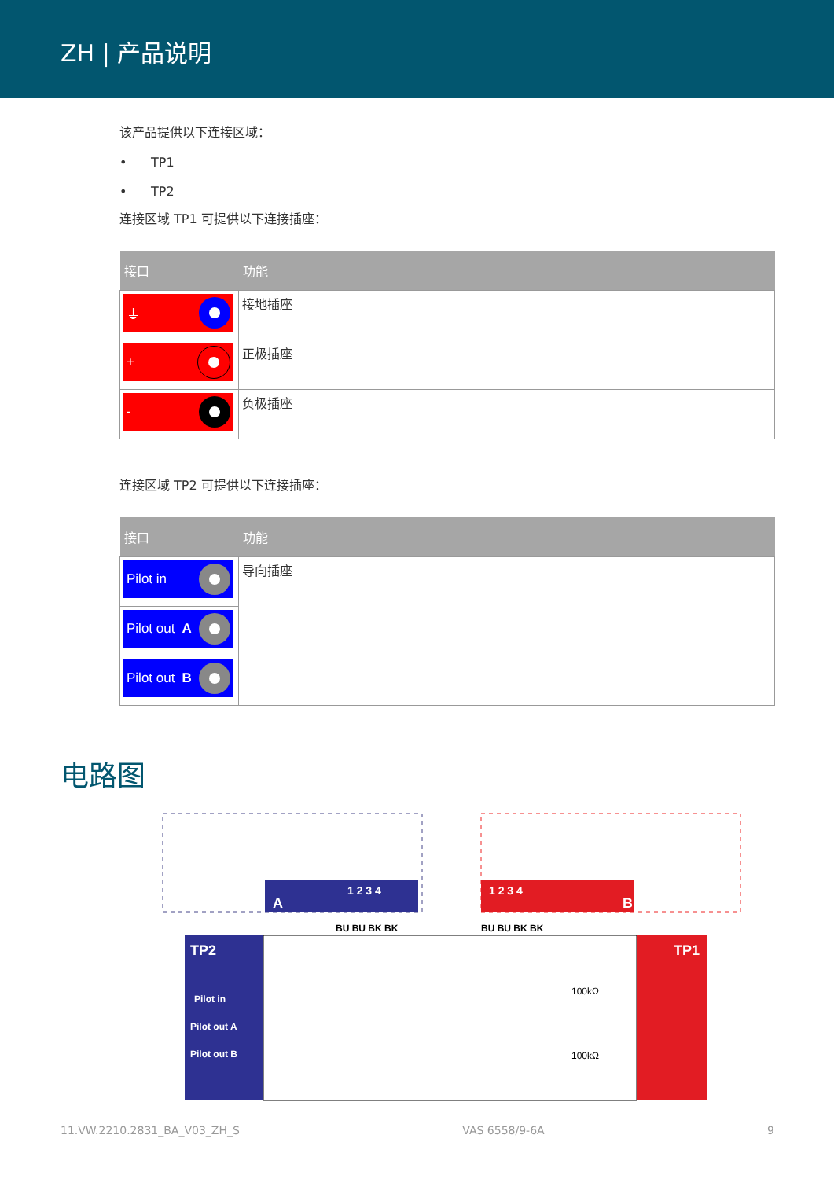ZH | 产品说明
该产品提供以下连接区域：
• TP1
• TP2
连接区域 TP1 可提供以下连接插座：
| 接口 | 功能 |
| --- | --- |
| ⏚ | 接地插座 |
| + | 正极插座 |
| - | 负极插座 |
连接区域 TP2 可提供以下连接插座：
| 接口 | 功能 |
| --- | --- |
| Pilot in | 导向插座 |
| Pilot out A | |
| Pilot out B | |
电路图
A
1 2 3 4
B
1 2 3 4
TP2
Pilot in
Pilot out A
Pilot out B
TP1
100kΩ
100kΩ
BU BU BK BK
BU BU BK BK
11.VW.2210.2831_BA_V03_ZH_S VAS 6558/9-6A 9